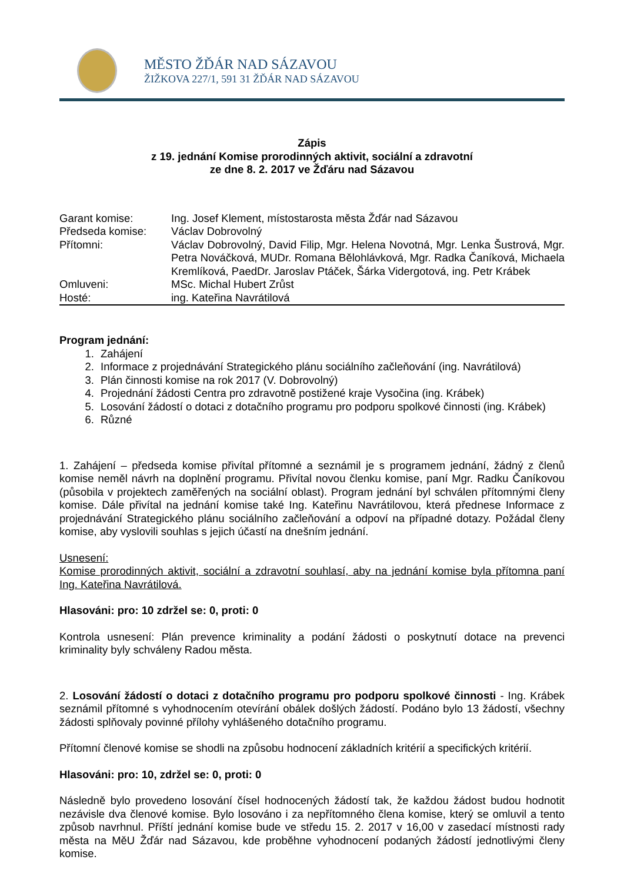MĚSTO ŽĎÁR NAD SÁZAVOU
ŽIŽKOVA 227/1, 591 31 ŽĎÁR NAD SÁZAVOU
Zápis
z 19. jednání Komise prorodinných aktivit, sociální a zdravotní
ze dne 8. 2. 2017 ve Žďáru nad Sázavou
| Garant komise: | Ing. Josef Klement, místostarosta města Žďár nad Sázavou |
| Předseda komise: | Václav Dobrovolný |
| Přítomni: | Václav Dobrovolný, David Filip, Mgr. Helena Novotná, Mgr. Lenka Šustrová, Mgr. Petra Nováčková, MUDr. Romana Bělohlávková, Mgr. Radka Čaníková, Michaela Kremlíková, PaedDr. Jaroslav Ptáček, Šárka Vidergotová, ing. Petr Krábek |
| Omluveni: | MSc. Michal Hubert Zrůst |
| Hosté: | ing. Kateřina Navrátilová |
Program jednání:
1. Zahájení
2. Informace z projednávání Strategického plánu sociálního začleňování (ing. Navrátilová)
3. Plán činnosti komise na rok 2017 (V. Dobrovolný)
4. Projednání žádosti Centra pro zdravotně postižené kraje Vysočina (ing. Krábek)
5. Losování žádostí o dotaci z dotačního programu pro podporu spolkové činnosti (ing. Krábek)
6. Různé
1. Zahájení – předseda komise přivítal přítomné a seznámil je s programem jednání, žádný z členů komise neměl návrh na doplnění programu. Přivítal novou členku komise, paní Mgr. Radku Čaníkovou (působila v projektech zaměřených na sociální oblast). Program jednání byl schválen přítomnými členy komise. Dále přivítal na jednání komise také Ing. Kateřinu Navrátilovou, která přednese Informace z projednávání Strategického plánu sociálního začleňování a odpoví na případné dotazy. Požádal členy komise, aby vyslovili souhlas s jejich účastí na dnešním jednání.
Usnesení:
Komise prorodinných aktivit, sociální a zdravotní souhlasí, aby na jednání komise byla přítomna paní Ing. Kateřina Navrátilová.
Hlasováni: pro: 10 zdržel se: 0, proti: 0
Kontrola usnesení: Plán prevence kriminality a podání žádosti o poskytnutí dotace na prevenci kriminality byly schváleny Radou města.
2. Losování žádostí o dotaci z dotačního programu pro podporu spolkové činnosti - Ing. Krábek seznámil přítomné s vyhodnocením otevírání obálek došlých žádostí. Podáno bylo 13 žádostí, všechny žádosti splňovaly povinné přílohy vyhlášeného dotačního programu.
Přítomní členové komise se shodli na způsobu hodnocení základních kritérií a specifických kritérií.
Hlasováni: pro: 10, zdržel se: 0, proti: 0
Následně bylo provedeno losování čísel hodnocených žádostí tak, že každou žádost budou hodnotit nezávisle dva členové komise. Bylo losováno i za nepřítomného člena komise, který se omluvil a tento způsob navrhnul. Příští jednání komise bude ve středu 15. 2. 2017 v 16,00 v zasedací místnosti rady města na MěU Žďár nad Sázavou, kde proběhne vyhodnocení podaných žádostí jednotlivými členy komise.